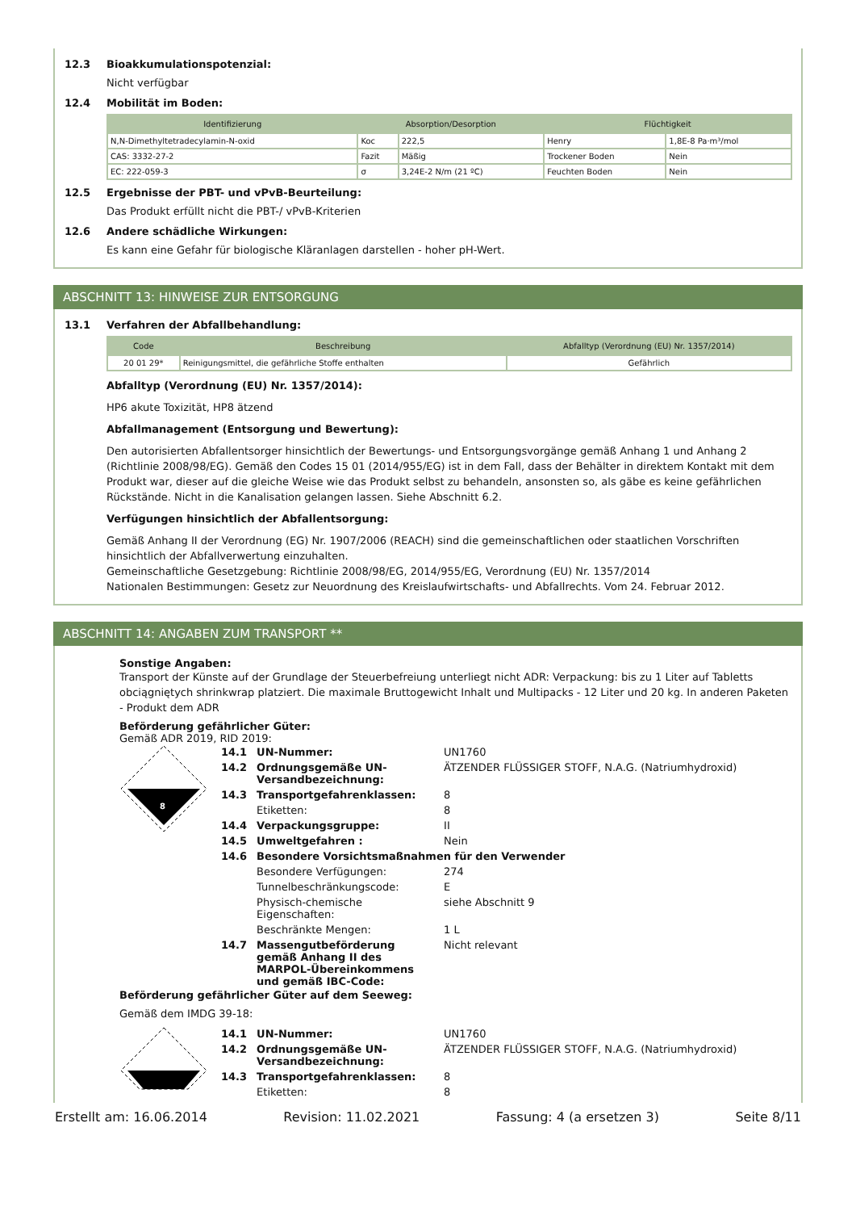12.3 Bioakkumulationspotenzial:
Nicht verfügbar
12.4 Mobilität im Boden:
| Identifizierung | Absorption/Desorption | | Flüchtigkeit | |
| --- | --- | --- | --- | --- |
| N,N-Dimethyltetradecylamin-N-oxid | Koc | 222,5 | Henry | 1,8E-8 Pa·m³/mol |
| CAS: 3332-27-2 | Fazit | Mäßig | Trockener Boden | Nein |
| EC: 222-059-3 | σ | 3,24E-2 N/m (21 ºC) | Feuchten Boden | Nein |
12.5 Ergebnisse der PBT- und vPvB-Beurteilung:
Das Produkt erfüllt nicht die PBT-/ vPvB-Kriterien
12.6 Andere schädliche Wirkungen:
Es kann eine Gefahr für biologische Kläranlagen darstellen - hoher pH-Wert.
ABSCHNITT 13: HINWEISE ZUR ENTSORGUNG
13.1 Verfahren der Abfallbehandlung:
| Code | Beschreibung | Abfalltyp (Verordnung (EU) Nr. 1357/2014) |
| --- | --- | --- |
| 20 01 29* | Reinigungsmittel, die gefährliche Stoffe enthalten | Gefährlich |
Abfalltyp (Verordnung (EU) Nr. 1357/2014):
HP6 akute Toxizität, HP8 ätzend
Abfallmanagement (Entsorgung und Bewertung):
Den autorisierten Abfallentsorger hinsichtlich der Bewertungs- und Entsorgungsvorgänge gemäß Anhang 1 und Anhang 2 (Richtlinie 2008/98/EG). Gemäß den Codes 15 01 (2014/955/EG) ist in dem Fall, dass der Behälter in direktem Kontakt mit dem Produkt war, dieser auf die gleiche Weise wie das Produkt selbst zu behandeln, ansonsten so, als gäbe es keine gefährlichen Rückstände. Nicht in die Kanalisation gelangen lassen. Siehe Abschnitt 6.2.
Verfügungen hinsichtlich der Abfallentsorgung:
Gemäß Anhang II der Verordnung (EG) Nr. 1907/2006 (REACH) sind die gemeinschaftlichen oder staatlichen Vorschriften hinsichtlich der Abfallverwertung einzuhalten.
Gemeinschaftliche Gesetzgebung: Richtlinie 2008/98/EG, 2014/955/EG, Verordnung (EU) Nr. 1357/2014
Nationalen Bestimmungen: Gesetz zur Neuordnung des Kreislaufwirtschafts- und Abfallrechts. Vom 24. Februar 2012.
ABSCHNITT 14: ANGABEN ZUM TRANSPORT **
Sonstige Angaben:
Transport der Künste auf der Grundlage der Steuerbefreiung unterliegt nicht ADR: Verpackung: bis zu 1 Liter auf Tabletts obciągniętych shrinkwrap platziert. Die maximale Bruttogewicht Inhalt und Multipacks - 12 Liter und 20 kg. In anderen Paketen - Produkt dem ADR
Beförderung gefährlicher Güter:
Gemäß ADR 2019, RID 2019:
8
| 14.1 | UN-Nummer: | UN1760 |
| 14.2 | Ordnungsgemäße UN-Versandbezeichnung: | ÄTZENDER FLÜSSIGER STOFF, N.A.G. (Natriumhydroxid) |
| 14.3 | Transportgefahrenklassen: | 8 |
| | Etiketten: | 8 |
| 14.4 | Verpackungsgruppe: | II |
| 14.5 | Umweltgefahren : | Nein |
| 14.6 | Besondere Vorsichtsmaßnahmen für den Verwender | |
| | Besondere Verfügungen: | 274 |
| | Tunnelbeschränkungscode: | E |
| | Physisch-chemische Eigenschaften: | siehe Abschnitt 9 |
| | Beschränkte Mengen: | 1 L |
| 14.7 | Massengutbeförderung gemäß Anhang II des MARPOL-Übereinkommens und gemäß IBC-Code: | Nicht relevant |
Beförderung gefährlicher Güter auf dem Seeweg:
Gemäß dem IMDG 39-18:
| 14.1 | UN-Nummer: | UN1760 |
| 14.2 | Ordnungsgemäße UN-Versandbezeichnung: | ÄTZENDER FLÜSSIGER STOFF, N.A.G. (Natriumhydroxid) |
| 14.3 | Transportgefahrenklassen: | 8 |
| | Etiketten: | 8 |
Erstellt am: 16.06.2014 Revision: 11.02.2021 Fassung: 4 (a ersetzen 3) Seite 8/11